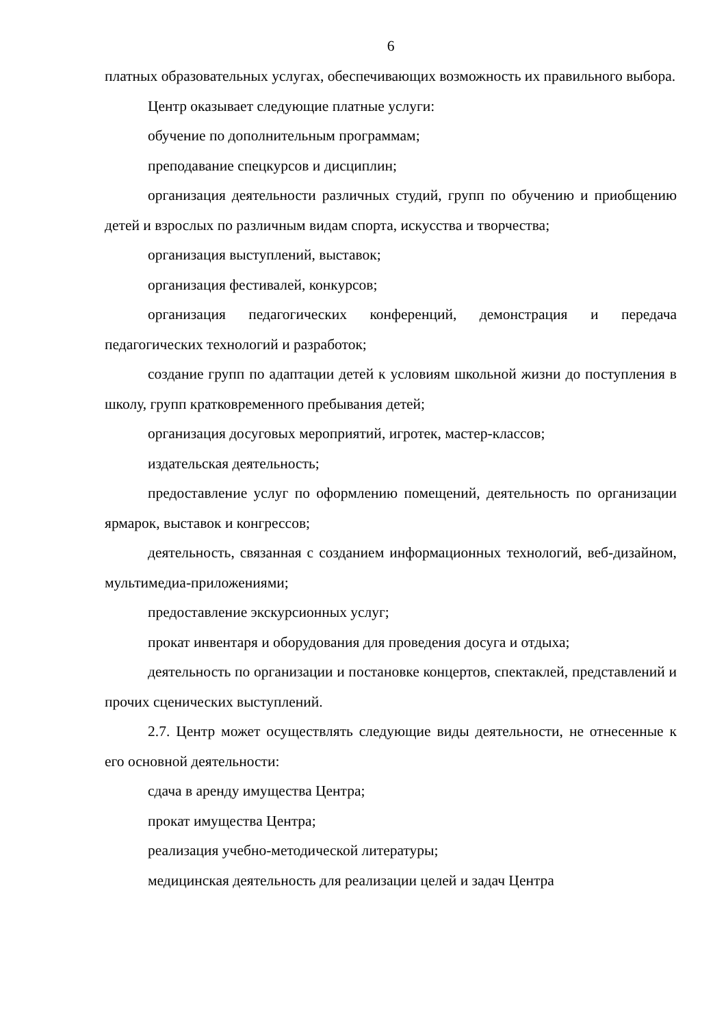6
платных образовательных услугах, обеспечивающих возможность их правильного выбора.
Центр оказывает следующие платные услуги:
обучение по дополнительным программам;
преподавание спецкурсов и дисциплин;
организация деятельности различных студий, групп по обучению и приобщению детей и взрослых по различным видам спорта, искусства и творчества;
организация выступлений, выставок;
организация фестивалей, конкурсов;
организация педагогических конференций, демонстрация и передача педагогических технологий и разработок;
создание групп по адаптации детей к условиям школьной жизни до поступления в школу, групп кратковременного пребывания детей;
организация досуговых мероприятий, игротек, мастер-классов;
издательская деятельность;
предоставление услуг по оформлению помещений, деятельность по организации ярмарок, выставок и конгрессов;
деятельность, связанная с созданием информационных технологий, веб-дизайном, мультимедиа-приложениями;
предоставление экскурсионных услуг;
прокат инвентаря и оборудования для проведения досуга и отдыха;
деятельность по организации и постановке концертов, спектаклей, представлений и прочих сценических выступлений.
2.7. Центр может осуществлять следующие виды деятельности, не отнесенные к его основной деятельности:
сдача в аренду имущества Центра;
прокат имущества Центра;
реализация учебно-методической литературы;
медицинская деятельность для реализации целей и задач Центра